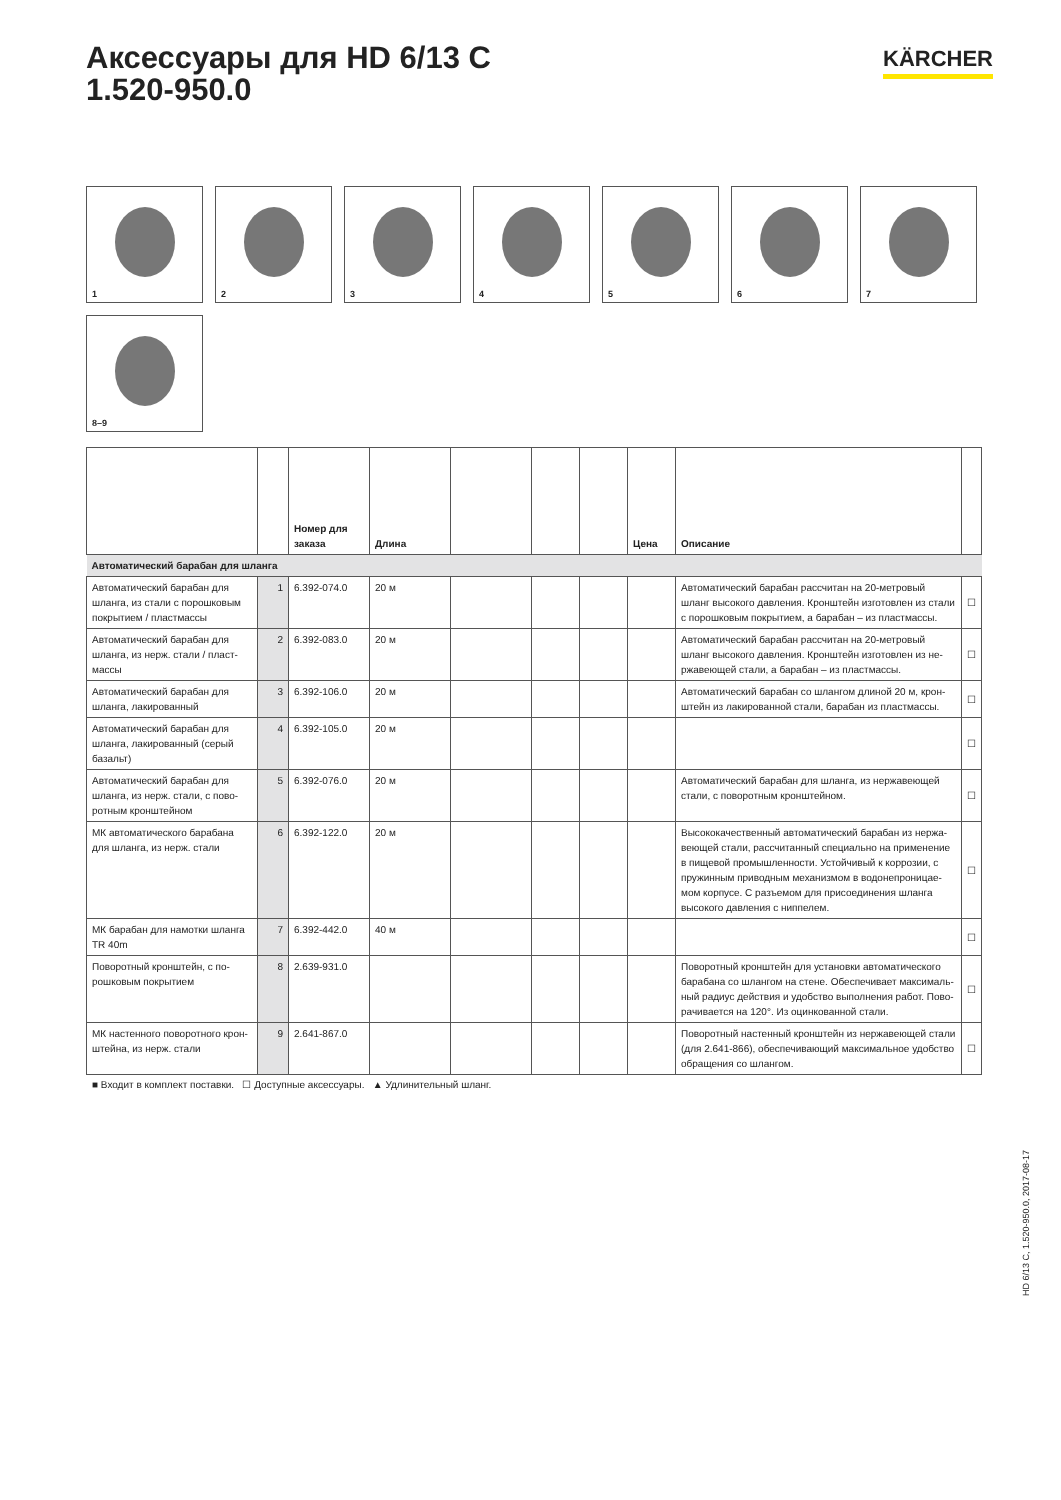Аксессуары для HD 6/13 C
1.520-950.0
KÄRCHER
1
2
3
4
5
6
7
8–9
| | | Номер для заказа | Длина | | | | Цена | Описание | |
| --- | --- | --- | --- | --- | --- | --- | --- | --- | --- |
| Автоматический барабан для шланга | | | | | | | | | |
| Автоматический барабан для шланга, из стали с порошковым покрытием / пластмассы | 1 | 6.392-074.0 | 20 м | | | | | Автоматический барабан рассчитан на 20-метровый шланг высокого давления. Кронштейн изготовлен из стали с порошковым покрытием, а барабан – из пластмассы. | ☐ |
| Автоматический барабан для шланга, из нерж. стали / пласт­массы | 2 | 6.392-083.0 | 20 м | | | | | Автоматический барабан рассчитан на 20-метровый шланг высокого давления. Кронштейн изготовлен из не­ржавеющей стали, а барабан – из пластмассы. | ☐ |
| Автоматический барабан для шланга, лакированный | 3 | 6.392-106.0 | 20 м | | | | | Автоматический барабан со шлангом длиной 20 м, крон­штейн из лакированной стали, барабан из пластмассы. | ☐ |
| Автоматический барабан для шланга, лакированный (серый базальт) | 4 | 6.392-105.0 | 20 м | | | | | | ☐ |
| Автоматический барабан для шланга, из нерж. стали, с пово­ротным кронштейном | 5 | 6.392-076.0 | 20 м | | | | | Автоматический барабан для шланга, из нержавеющей стали, с поворотным кронштейном. | ☐ |
| МК автоматического барабана для шланга, из нерж. стали | 6 | 6.392-122.0 | 20 м | | | | | Высококачественный автоматический барабан из нержа­веющей стали, рассчитанный специально на применение в пищевой промышленности. Устойчивый к коррозии, с пружинным приводным механизмом в водонепроницае­мом корпусе. С разъемом для присоединения шланга высокого давления с ниппелем. | ☐ |
| МК барабан для намотки шланга TR 40m | 7 | 6.392-442.0 | 40 м | | | | | | ☐ |
| Поворотный кронштейн, с по­рошковым покрытием | 8 | 2.639-931.0 | | | | | | Поворотный кронштейн для установки автоматического барабана со шлангом на стене. Обеспечивает максималь­ный радиус действия и удобство выполнения работ. Пово­рачивается на 120°. Из оцинкованной стали. | ☐ |
| МК настенного поворотного крон­штейна, из нерж. стали | 9 | 2.641-867.0 | | | | | | Поворотный настенный кронштейн из нержавеющей стали (для 2.641-866), обеспечивающий максимальное удобство обращения со шлангом. | ☐ |
■ Входит в комплект поставки. ☐ Доступные аксессуары. ▲ Удлинительный шланг.
HD 6/13 C, 1.520-950.0, 2017-08-17